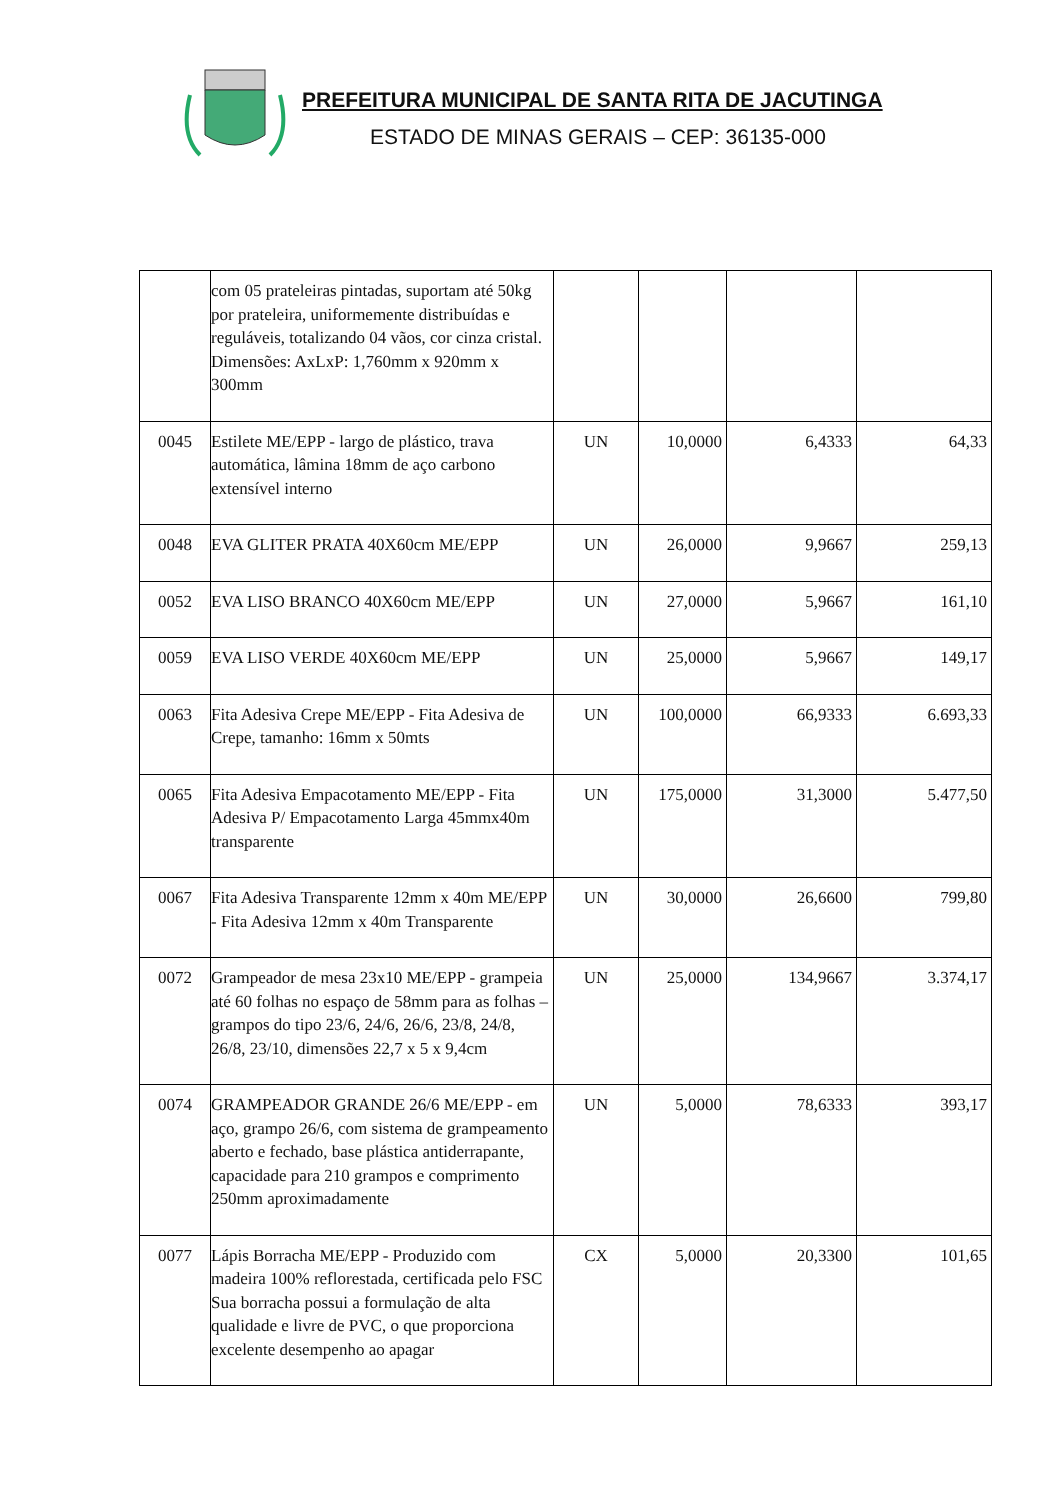PREFEITURA MUNICIPAL DE SANTA RITA DE JACUTINGA
ESTADO DE MINAS GERAIS – CEP: 36135-000
| | com 05 prateleiras pintadas, suportam até 50kg por prateleira, uniformemente distribuídas e reguláveis, totalizando 04 vãos, cor cinza cristal. Dimensões: AxLxP: 1,760mm x 920mm x 300mm | | | | |
| 0045 | Estilete ME/EPP - largo de plástico, trava automática, lâmina 18mm de aço carbono extensível interno | UN | 10,0000 | 6,4333 | 64,33 |
| 0048 | EVA GLITER PRATA 40X60cm ME/EPP | UN | 26,0000 | 9,9667 | 259,13 |
| 0052 | EVA LISO BRANCO 40X60cm ME/EPP | UN | 27,0000 | 5,9667 | 161,10 |
| 0059 | EVA LISO VERDE 40X60cm ME/EPP | UN | 25,0000 | 5,9667 | 149,17 |
| 0063 | Fita Adesiva Crepe ME/EPP - Fita Adesiva de Crepe, tamanho: 16mm x 50mts | UN | 100,0000 | 66,9333 | 6.693,33 |
| 0065 | Fita Adesiva Empacotamento ME/EPP - Fita Adesiva P/ Empacotamento Larga 45mmx40m transparente | UN | 175,0000 | 31,3000 | 5.477,50 |
| 0067 | Fita Adesiva Transparente 12mm x 40m ME/EPP - Fita Adesiva 12mm x 40m Transparente | UN | 30,0000 | 26,6600 | 799,80 |
| 0072 | Grampeador de mesa 23x10 ME/EPP - grampeia até 60 folhas no espaço de 58mm para as folhas – grampos do tipo 23/6, 24/6, 26/6, 23/8, 24/8, 26/8, 23/10, dimensões 22,7 x 5 x 9,4cm | UN | 25,0000 | 134,9667 | 3.374,17 |
| 0074 | GRAMPEADOR GRANDE 26/6 ME/EPP - em aço, grampo 26/6, com sistema de grampeamento aberto e fechado, base plástica antiderrapante, capacidade para 210 grampos e comprimento 250mm aproximadamente | UN | 5,0000 | 78,6333 | 393,17 |
| 0077 | Lápis Borracha ME/EPP - Produzido com madeira 100% reflorestada, certificada pelo FSC Sua borracha possui a formulação de alta qualidade e livre de PVC, o que proporciona excelente desempenho ao apagar | CX | 5,0000 | 20,3300 | 101,65 |